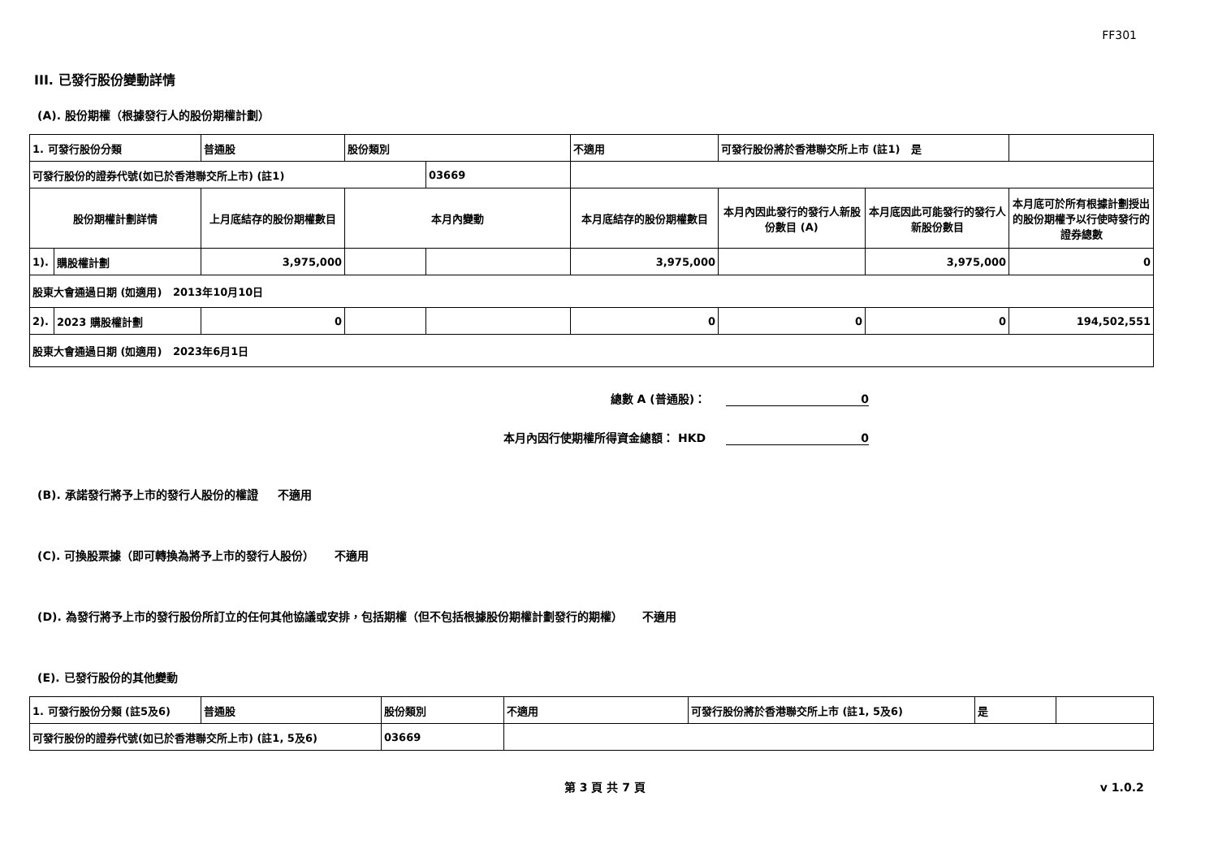FF301
III. 已發行股份變動詳情
(A). 股份期權（根據發行人的股份期權計劃）
| 1. 可發行股份分類 | | 普通股 | 股份類別 | | 不適用 | 可發行股份將於香港聯交所上市 (註1) 是 | | |
| 可發行股份的證券代號(如已於香港聯交所上市) (註1) | | | | 03669 | | | | |
| 股份期權計劃詳情 | | 上月底結存的股份期權數目 | 本月內變動 | | 本月底結存的股份期權數目 | 本月內因此發行的發行人新股份數目 (A) | 本月底因此可能發行的發行人新股份數目 | 本月底可於所有根據計劃授出的股份期權予以行使時發行的證券總數 |
| 1). | 購股權計劃 | 3,975,000 | | | 3,975,000 | | 3,975,000 | 0 |
| 股東大會通過日期 (如適用) 2013年10月10日 | | | | | | | | |
| 2). | 2023 購股權計劃 | 0 | | | 0 | 0 | 0 | 194,502,551 |
| 股東大會通過日期 (如適用) 2023年6月1日 | | | | | | | | |
總數 A (普通股)： 0
本月內因行使期權所得資金總額： HKD 0
(B). 承諾發行將予上市的發行人股份的權證 不適用
(C). 可換股票據（即可轉換為將予上市的發行人股份） 不適用
(D). 為發行將予上市的發行股份所訂立的任何其他協議或安排，包括期權（但不包括根據股份期權計劃發行的期權） 不適用
(E). 已發行股份的其他變動
| 1. 可發行股份分類 (註5及6) | 普通股 | 股份類別 | 不適用 | 可發行股份將於香港聯交所上市 (註1, 5及6) | 是 | |
| 可發行股份的證券代號(如已於香港聯交所上市) (註1, 5及6) | | 03669 | | | | |
第 3 頁 共 7 頁 v 1.0.2